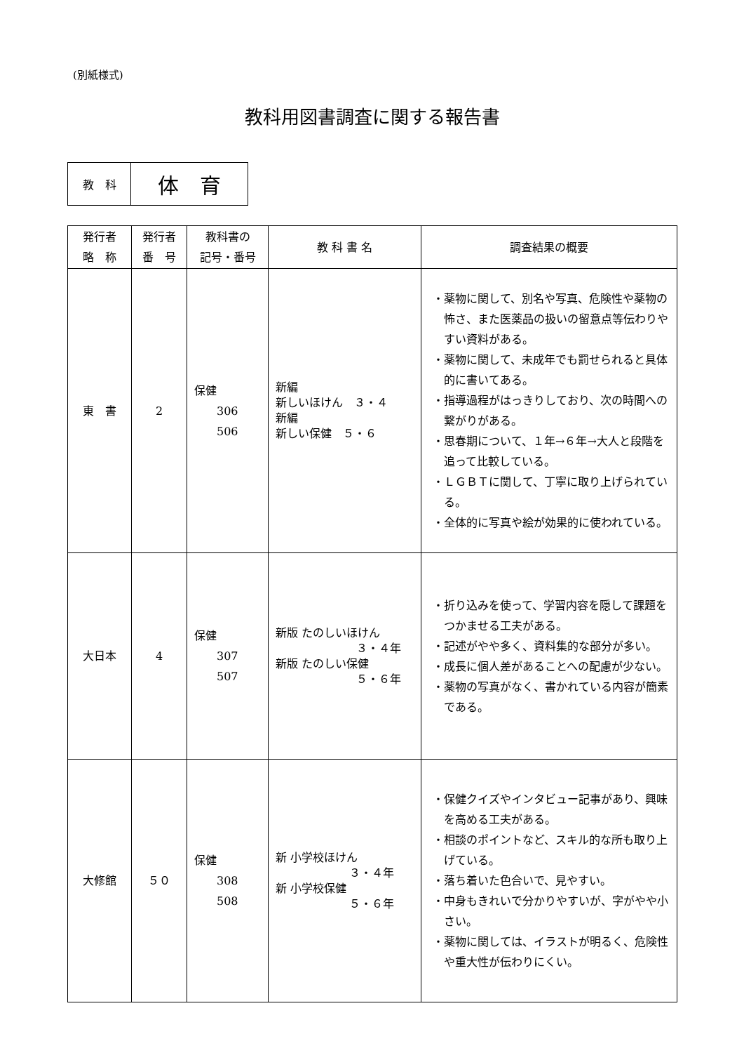(別紙様式)
教科用図書調査に関する報告書
| 教 科 | 体 育 |
| 発行者 略 称 | 発行者 番 号 | 教科書の 記号・番号 | 教 科 書 名 | 調査結果の概要 |
| --- | --- | --- | --- | --- |
| 東 書 | 2 | 保健 306 506 | 新編 新しいほけん ３・４ 新編 新しい保健 ５・６ | ・薬物に関して、別名や写真、危険性や薬物の怖さ、また医薬品の扱いの留意点等伝わりやすい資料がある。 ・薬物に関して、未成年でも罰せられると具体的に書いてある。 ・指導過程がはっきりしており、次の時間への繋がりがある。 ・思春期について、１年→６年→大人と段階を追って比較している。 ・ＬＧＢＴに関して、丁寧に取り上げられている。 ・全体的に写真や絵が効果的に使われている。 |
| 大日本 | 4 | 保健 307 507 | 新版 たのしいほけん ３・４年 新版 たのしい保健 ５・６年 | ・折り込みを使って、学習内容を隠して課題をつかませる工夫がある。 ・記述がやや多く、資料集的な部分が多い。 ・成長に個人差があることへの配慮が少ない。 ・薬物の写真がなく、書かれている内容が簡素である。 |
| 大修館 | ５０ | 保健 308 508 | 新 小学校ほけん ３・４年 新 小学校保健 ５・６年 | ・保健クイズやインタビュー記事があり、興味を高める工夫がある。 ・相談のポイントなど、スキル的な所も取り上げている。 ・落ち着いた色合いで、見やすい。 ・中身もきれいで分かりやすいが、字がやや小さい。 ・薬物に関しては、イラストが明るく、危険性や重大性が伝わりにくい。 |